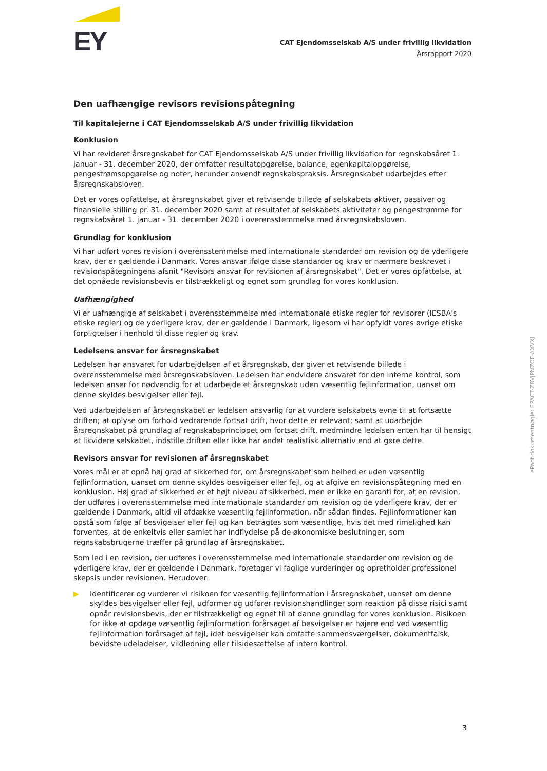EY
CAT Ejendomsselskab A/S under frivillig likvidation
Årsrapport 2020
Den uafhængige revisors revisionspåtegning
Til kapitalejerne i CAT Ejendomsselskab A/S under frivillig likvidation
Konklusion
Vi har revideret årsregnskabet for CAT Ejendomsselskab A/S under frivillig likvidation for regnskabsåret 1. januar - 31. december 2020, der omfatter resultatopgørelse, balance, egenkapitalopgørelse, pengestrømsopgørelse og noter, herunder anvendt regnskabspraksis. Årsregnskabet udarbejdes efter årsregnskabsloven.
Det er vores opfattelse, at årsregnskabet giver et retvisende billede af selskabets aktiver, passiver og finansielle stilling pr. 31. december 2020 samt af resultatet af selskabets aktiviteter og pengestrømme for regnskabsåret 1. januar - 31. december 2020 i overensstemmelse med årsregnskabsloven.
Grundlag for konklusion
Vi har udført vores revision i overensstemmelse med internationale standarder om revision og de yderligere krav, der er gældende i Danmark. Vores ansvar ifølge disse standarder og krav er nærmere beskrevet i revisionspåtegningens afsnit "Revisors ansvar for revisionen af årsregnskabet". Det er vores opfattelse, at det opnåede revisionsbevis er tilstrækkeligt og egnet som grundlag for vores konklusion.
Uafhængighed
Vi er uafhængige af selskabet i overensstemmelse med internationale etiske regler for revisorer (IESBA's etiske regler) og de yderligere krav, der er gældende i Danmark, ligesom vi har opfyldt vores øvrige etiske forpligtelser i henhold til disse regler og krav.
Ledelsens ansvar for årsregnskabet
Ledelsen har ansvaret for udarbejdelsen af et årsregnskab, der giver et retvisende billede i overensstemmelse med årsregnskabsloven. Ledelsen har endvidere ansvaret for den interne kontrol, som ledelsen anser for nødvendig for at udarbejde et årsregnskab uden væsentlig fejlinformation, uanset om denne skyldes besvigelser eller fejl.
Ved udarbejdelsen af årsregnskabet er ledelsen ansvarlig for at vurdere selskabets evne til at fortsætte driften; at oplyse om forhold vedrørende fortsat drift, hvor dette er relevant; samt at udarbejde årsregnskabet på grundlag af regnskabsprincippet om fortsat drift, medmindre ledelsen enten har til hensigt at likvidere selskabet, indstille driften eller ikke har andet realistisk alternativ end at gøre dette.
Revisors ansvar for revisionen af årsregnskabet
Vores mål er at opnå høj grad af sikkerhed for, om årsregnskabet som helhed er uden væsentlig fejlinformation, uanset om denne skyldes besvigelser eller fejl, og at afgive en revisionspåtegning med en konklusion. Høj grad af sikkerhed er et højt niveau af sikkerhed, men er ikke en garanti for, at en revision, der udføres i overensstemmelse med internationale standarder om revision og de yderligere krav, der er gældende i Danmark, altid vil afdække væsentlig fejlinformation, når sådan findes. Fejlinformationer kan opstå som følge af besvigelser eller fejl og kan betragtes som væsentlige, hvis det med rimelighed kan forventes, at de enkeltvis eller samlet har indflydelse på de økonomiske beslutninger, som regnskabsbrugerne træffer på grundlag af årsregnskabet.
Som led i en revision, der udføres i overensstemmelse med internationale standarder om revision og de yderligere krav, der er gældende i Danmark, foretager vi faglige vurderinger og opretholder professionel skepsis under revisionen. Herudover:
▶ Identificerer og vurderer vi risikoen for væsentlig fejlinformation i årsregnskabet, uanset om denne skyldes besvigelser eller fejl, udformer og udfører revisionshandlinger som reaktion på disse risici samt opnår revisionsbevis, der er tilstrækkeligt og egnet til at danne grundlag for vores konklusion. Risikoen for ikke at opdage væsentlig fejlinformation forårsaget af besvigelser er højere end ved væsentlig fejlinformation forårsaget af fejl, idet besvigelser kan omfatte sammensværgelser, dokumentfalsk, bevidste udeladelser, vildledning eller tilsidesættelse af intern kontrol.
3
ePact dokumentnøgle: EPACT-Z8VJPNZOE-AXVXJ